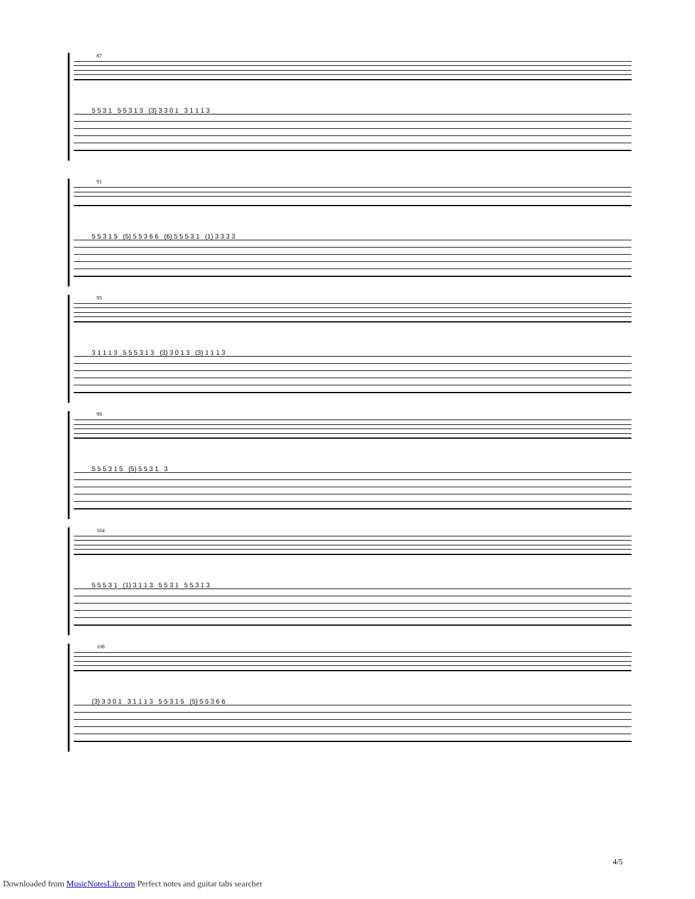87
5 5 3 1 5 5 3 1 3 (3) 3 3 0 1 3 1 1 1 3
91
5 5 3 1 5 (5) 5 5 3 6 6 (6) 5 5 5 3 1 (1) 3 3 3 3
95
3 1 1 1 3 5 5 5 3 1 3 (3) 3 0 1 3 (3) 1 1 1 3
99
5 5 5 3 1 5 (5) 5 5 3 1 3
104
5 5 5 3 1 (1) 3 1 1 3 5 5 3 1 5 5 3 1 3
108
(3) 3 3 0 1 3 1 1 1 3 5 5 3 1 5 (5) 5 5 3 6 6
4/5
Downloaded from MusicNotesLib.com Perfect notes and guitar tabs searcher